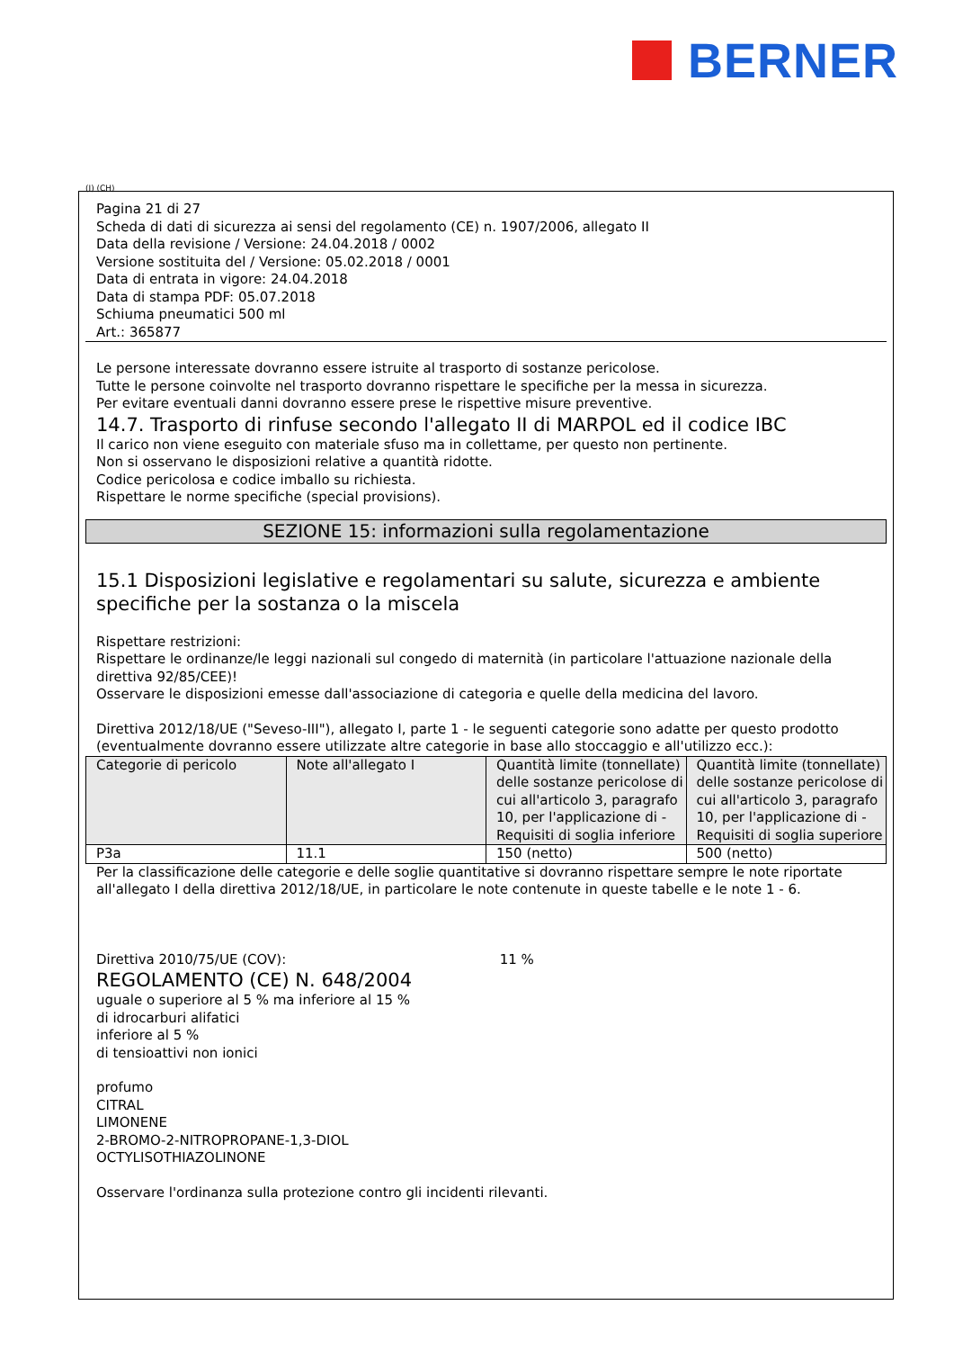BERNER
(I) (CH)
Pagina 21 di 27
Scheda di dati di sicurezza ai sensi del regolamento (CE) n. 1907/2006, allegato II
Data della revisione / Versione: 24.04.2018 / 0002
Versione sostituita del / Versione: 05.02.2018 / 0001
Data di entrata in vigore: 24.04.2018
Data di stampa PDF: 05.07.2018
Schiuma pneumatici 500 ml
Art.: 365877
Le persone interessate dovranno essere istruite al trasporto di sostanze pericolose.
Tutte le persone coinvolte nel trasporto dovranno rispettare le specifiche per la messa in sicurezza.
Per evitare eventuali danni dovranno essere prese le rispettive misure preventive.
14.7. Trasporto di rinfuse secondo l'allegato II di MARPOL ed il codice IBC
Il carico non viene eseguito con materiale sfuso ma in collettame, per questo non pertinente.
Non si osservano le disposizioni relative a quantità ridotte.
Codice pericolosa e codice imballo su richiesta.
Rispettare le norme specifiche (special provisions).
SEZIONE 15: informazioni sulla regolamentazione
15.1 Disposizioni legislative e regolamentari su salute, sicurezza e ambiente specifiche per la sostanza o la miscela
Rispettare restrizioni:
Rispettare le ordinanze/le leggi nazionali sul congedo di maternità (in particolare l'attuazione nazionale della direttiva 92/85/CEE)!
Osservare le disposizioni emesse dall'associazione di categoria e quelle della medicina del lavoro.
Direttiva 2012/18/UE ("Seveso-III"), allegato I, parte 1 - le seguenti categorie sono adatte per questo prodotto (eventualmente dovranno essere utilizzate altre categorie in base allo stoccaggio e all'utilizzo ecc.):
| Categorie di pericolo | Note all'allegato I | Quantità limite (tonnellate) delle sostanze pericolose di cui all'articolo 3, paragrafo 10, per l'applicazione di - Requisiti di soglia inferiore | Quantità limite (tonnellate) delle sostanze pericolose di cui all'articolo 3, paragrafo 10, per l'applicazione di - Requisiti di soglia superiore |
| --- | --- | --- | --- |
| P3a | 11.1 | 150 (netto) | 500 (netto) |
Per la classificazione delle categorie e delle soglie quantitative si dovranno rispettare sempre le note riportate all'allegato I della direttiva 2012/18/UE, in particolare le note contenute in queste tabelle e le note 1 - 6.
Direttiva 2010/75/UE (COV): 11 %
REGOLAMENTO (CE) N. 648/2004
uguale o superiore al 5 % ma inferiore al 15 %
di idrocarburi alifatici
inferiore al 5 %
di tensioattivi non ionici
profumo
CITRAL
LIMONENE
2-BROMO-2-NITROPROPANE-1,3-DIOL
OCTYLISOTHIAZOLINONE
Osservare l'ordinanza sulla protezione contro gli incidenti rilevanti.